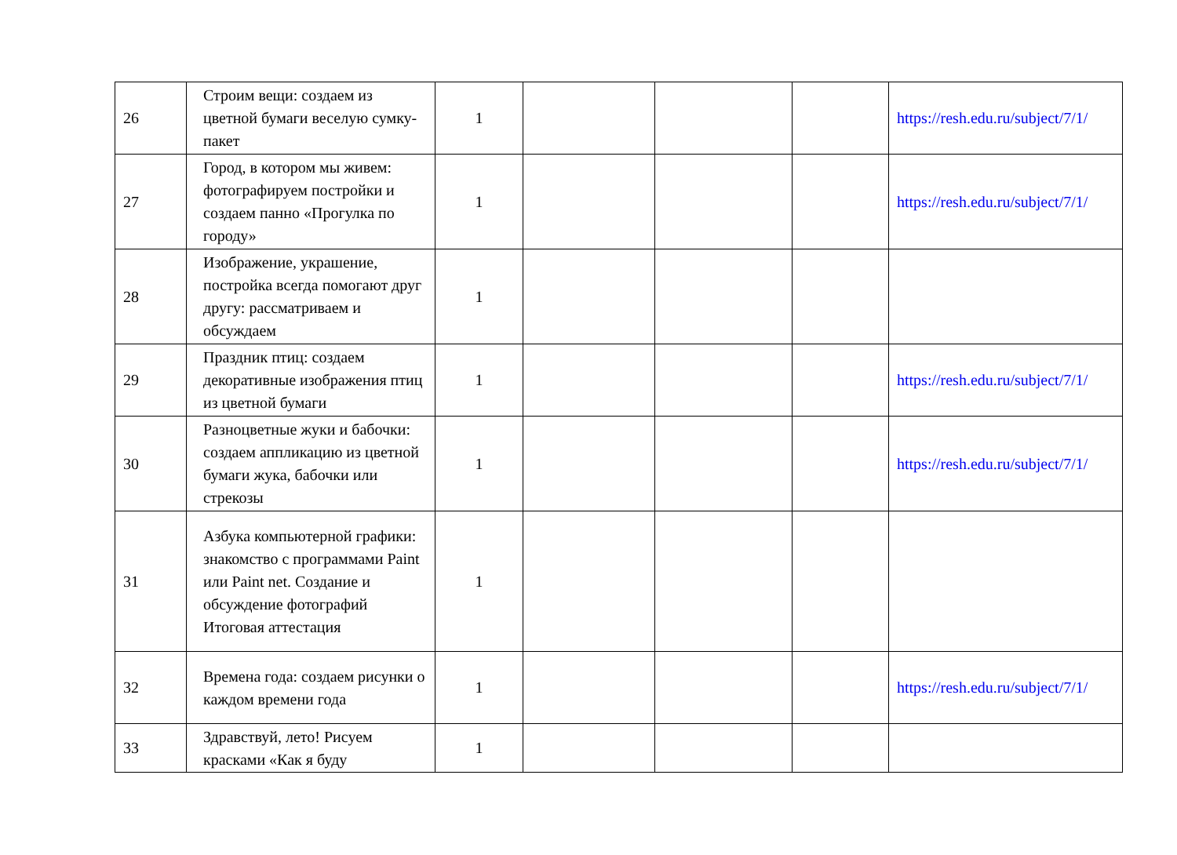| 26 | Строим вещи: создаем из цветной бумаги веселую сумку-пакет | 1 | | | | https://resh.edu.ru/subject/7/1/ |
| 27 | Город, в котором мы живем: фотографируем постройки и создаем панно «Прогулка по городу» | 1 | | | | https://resh.edu.ru/subject/7/1/ |
| 28 | Изображение, украшение, постройка всегда помогают друг другу: рассматриваем и обсуждаем | 1 | | | | |
| 29 | Праздник птиц: создаем декоративные изображения птиц из цветной бумаги | 1 | | | | https://resh.edu.ru/subject/7/1/ |
| 30 | Разноцветные жуки и бабочки: создаем аппликацию из цветной бумаги жука, бабочки или стрекозы | 1 | | | | https://resh.edu.ru/subject/7/1/ |
| 31 | Азбука компьютерной графики: знакомство с программами Paint или Paint net. Создание и обсуждение фотографий Итоговая аттестация | 1 | | | | |
| 32 | Времена года: создаем рисунки о каждом времени года | 1 | | | | https://resh.edu.ru/subject/7/1/ |
| 33 | Здравствуй, лето! Рисуем красками «Как я буду | 1 | | | | |